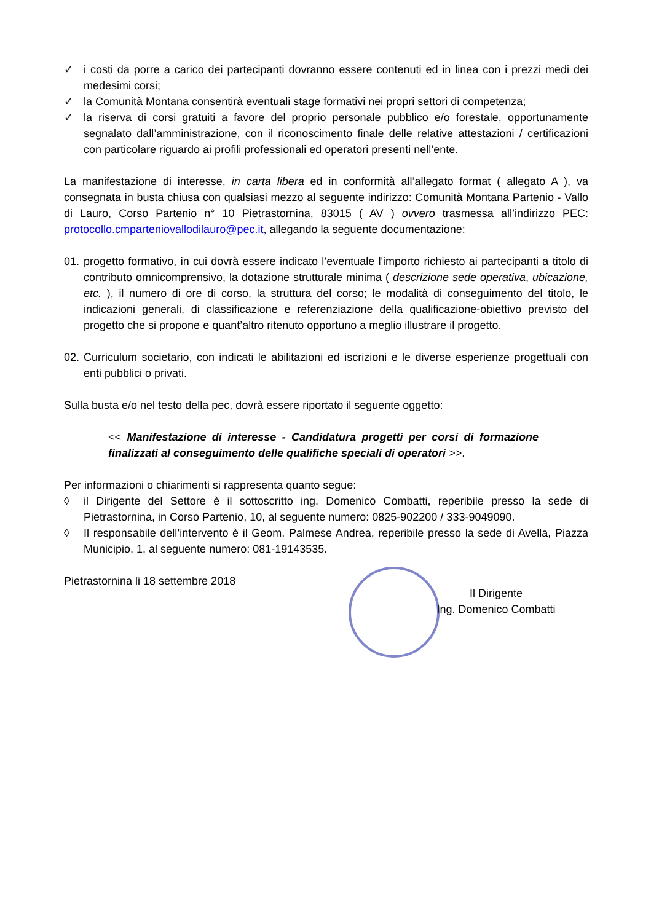✓ i costi da porre a carico dei partecipanti dovranno essere contenuti ed in linea con i prezzi medi dei medesimi corsi;
✓ la Comunità Montana consentirà eventuali stage formativi nei propri settori di competenza;
✓ la riserva di corsi gratuiti a favore del proprio personale pubblico e/o forestale, opportunamente segnalato dall’amministrazione, con il riconoscimento finale delle relative attestazioni / certificazioni con particolare riguardo ai profili professionali ed operatori presenti nell’ente.
La manifestazione di interesse, in carta libera ed in conformità all’allegato format ( allegato A ), va consegnata in busta chiusa con qualsiasi mezzo al seguente indirizzo: Comunità Montana Partenio - Vallo di Lauro, Corso Partenio n° 10 Pietrastornina, 83015 ( AV ) ovvero trasmessa all’indirizzo PEC: protocollo.cmparteniovallodilauro@pec.it, allegando la seguente documentazione:
01. progetto formativo, in cui dovrà essere indicato l’eventuale l'importo richiesto ai partecipanti a titolo di contributo omnicomprensivo, la dotazione strutturale minima ( descrizione sede operativa, ubicazione, etc. ), il numero di ore di corso, la struttura del corso; le modalità di conseguimento del titolo, le indicazioni generali, di classificazione e referenziazione della qualificazione-obiettivo previsto del progetto che si propone e quant’altro ritenuto opportuno a meglio illustrare il progetto.
02. Curriculum societario, con indicati le abilitazioni ed iscrizioni e le diverse esperienze progettuali con enti pubblici o privati.
Sulla busta e/o nel testo della pec, dovrà essere riportato il seguente oggetto:
<< Manifestazione di interesse - Candidatura progetti per corsi di formazione finalizzati al conseguimento delle qualifiche speciali di operatori >>.
Per informazioni o chiarimenti si rappresenta quanto segue:
◊ il Dirigente del Settore è il sottoscritto ing. Domenico Combatti, reperibile presso la sede di Pietrastornina, in Corso Partenio, 10, al seguente numero: 0825-902200 / 333-9049090.
◊ Il responsabile dell’intervento è il Geom. Palmese Andrea, reperibile presso la sede di Avella, Piazza Municipio, 1, al seguente numero: 081-19143535.
Pietrastornina li 18 settembre 2018
Il Dirigente
Ing. Domenico Combatti